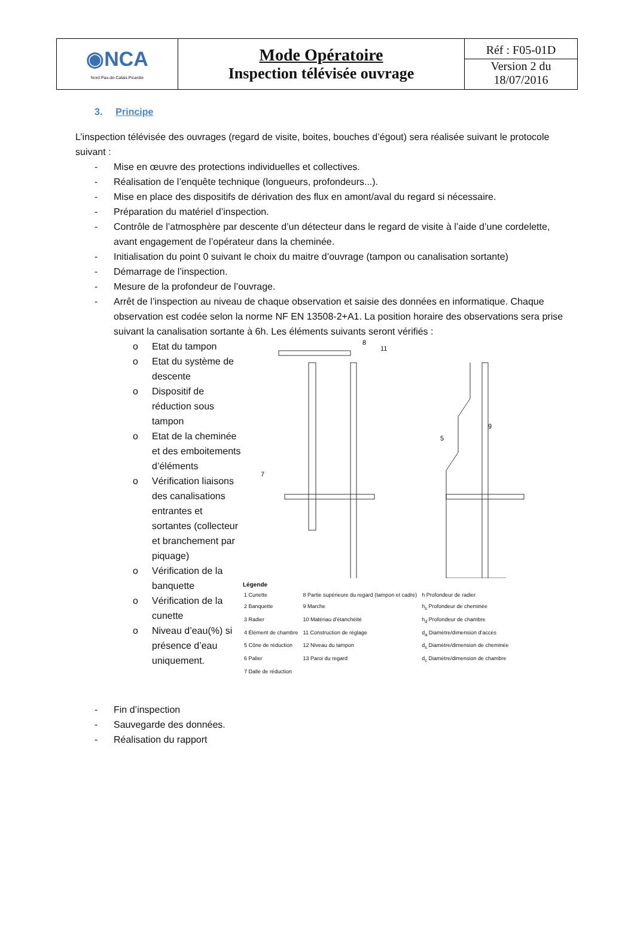| ◉NCA Nord Pas-de-Calais Picardie | Mode Opératoire Inspection télévisée ouvrage | Réf : F05-01D Version 2 du 18/07/2016 |
3. Principe
L’inspection télévisée des ouvrages (regard de visite, boites, bouches d’égout) sera réalisée suivant le protocole suivant :
- Mise en œuvre des protections individuelles et collectives.
- Réalisation de l’enquête technique (longueurs, profondeurs...).
- Mise en place des dispositifs de dérivation des flux en amont/aval du regard si nécessaire.
- Préparation du matériel d’inspection.
- Contrôle de l’atmosphère par descente d’un détecteur dans le regard de visite à l’aide d’une cordelette, avant engagement de l’opérateur dans la cheminée.
- Initialisation du point 0 suivant le choix du maitre d’ouvrage (tampon ou canalisation sortante)
- Démarrage de l’inspection.
- Mesure de la profondeur de l’ouvrage.
- Arrêt de l’inspection au niveau de chaque observation et saisie des données en informatique. Chaque observation est codée selon la norme NF EN 13508-2+A1. La position horaire des observations sera prise suivant la canalisation sortante à 6h. Les éléments suivants seront vérifiés :
o Etat du tampon
o Etat du système de descente
o Dispositif de réduction sous tampon
o Etat de la cheminée et des emboitements d’éléments
o Vérification liaisons des canalisations entrantes et sortantes (collecteur et branchement par piquage)
o Vérification de la banquette
o Vérification de la cunette
o Niveau d’eau(%) si présence d’eau uniquement.
8
11
7
9
5
Légende
| 1 Cunette | 8 Partie supérieure du regard (tampon et cadre) | h Profondeur de radier |
| 2 Banquette | 9 Marche | h<sub>s</sub> Profondeur de cheminée |
| 3 Radier | 10 Matériau d’étanchéité | h<sub>d</sub> Profondeur de chambre |
| 4 Élément de chambre | 11 Construction de réglage | d<sub>a</sub> Diamètre/dimension d’accès |
| 5 Cône de réduction | 12 Niveau du tampon | d<sub>s</sub> Diamètre/dimension de cheminée |
| 6 Palier | 13 Paroi du regard | d<sub>c</sub> Diamètre/dimension de chambre |
| 7 Dalle de réduction | | |
- Fin d’inspection
- Sauvegarde des données.
- Réalisation du rapport